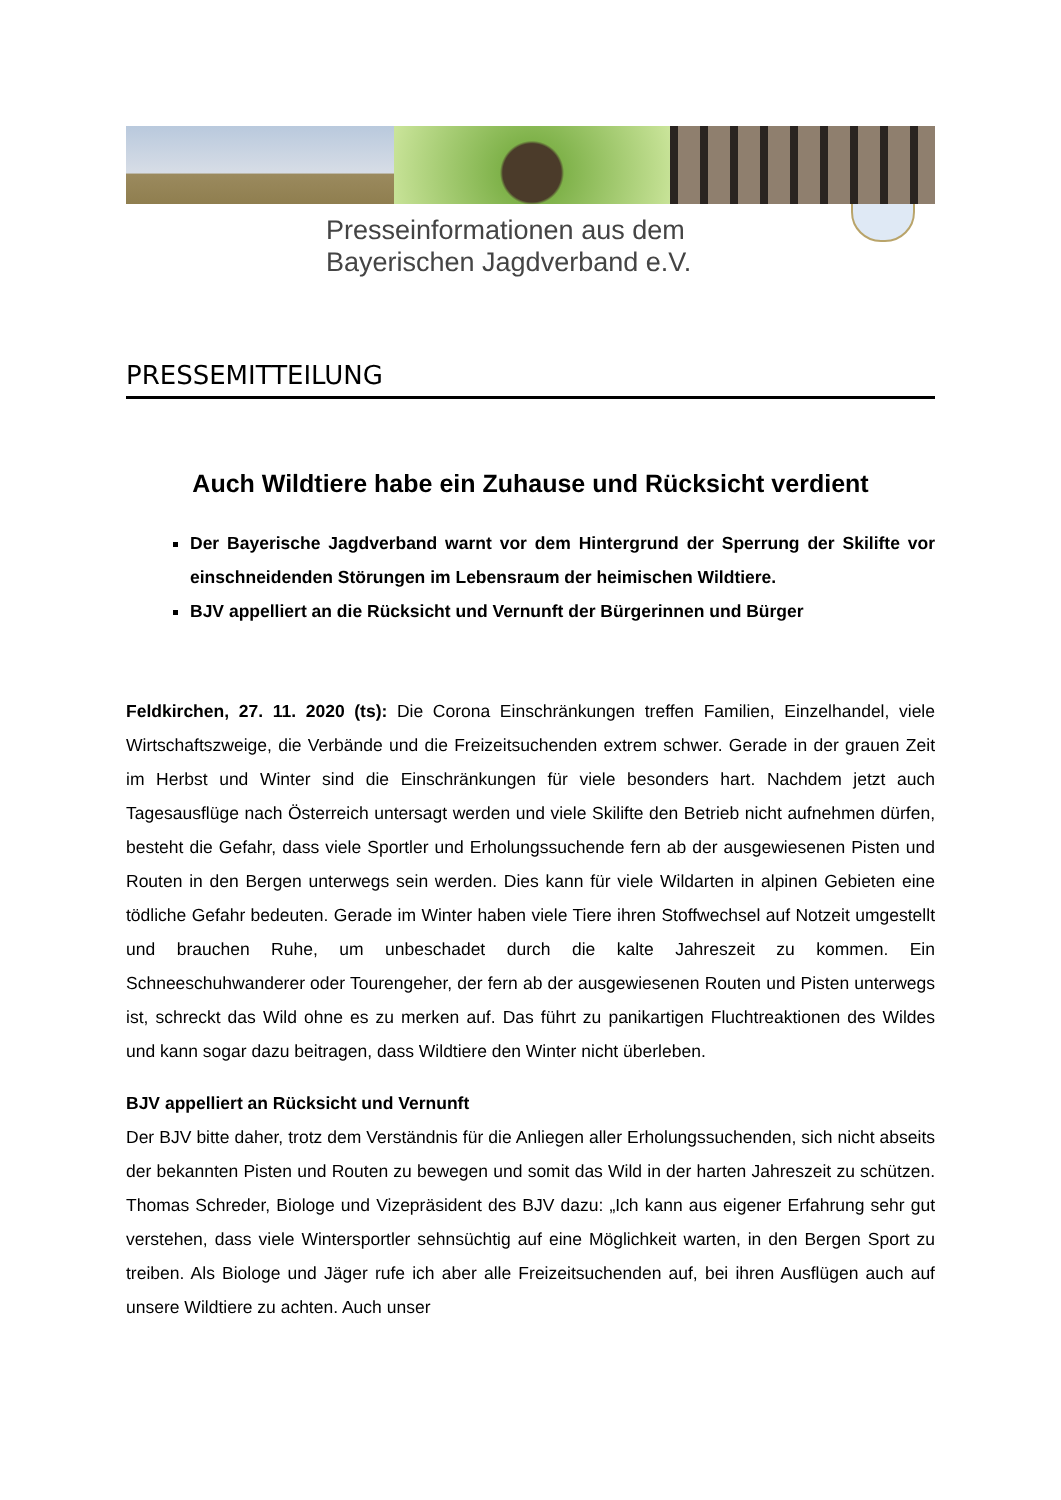Presseinformationen aus dem
Bayerischen Jagdverband e.V.
PRESSEMITTEILUNG
Auch Wildtiere habe ein Zuhause und Rücksicht verdient
Der Bayerische Jagdverband warnt vor dem Hintergrund der Sperrung der Skilifte vor einschneidenden Störungen im Lebensraum der heimischen Wildtiere.
BJV appelliert an die Rücksicht und Vernunft der Bürgerinnen und Bürger
Feldkirchen, 27. 11. 2020 (ts): Die Corona Einschränkungen treffen Familien, Einzelhandel, viele Wirtschaftszweige, die Verbände und die Freizeitsuchenden extrem schwer. Gerade in der grauen Zeit im Herbst und Winter sind die Einschränkungen für viele besonders hart. Nachdem jetzt auch Tagesausflüge nach Österreich untersagt werden und viele Skilifte den Betrieb nicht aufnehmen dürfen, besteht die Gefahr, dass viele Sportler und Erholungssuchende fern ab der ausgewiesenen Pisten und Routen in den Bergen unterwegs sein werden. Dies kann für viele Wildarten in alpinen Gebieten eine tödliche Gefahr bedeuten. Gerade im Winter haben viele Tiere ihren Stoffwechsel auf Notzeit umgestellt und brauchen Ruhe, um unbeschadet durch die kalte Jahreszeit zu kommen. Ein Schneeschuhwanderer oder Tourengeher, der fern ab der ausgewiesenen Routen und Pisten unterwegs ist, schreckt das Wild ohne es zu merken auf. Das führt zu panikartigen Fluchtreaktionen des Wildes und kann sogar dazu beitragen, dass Wildtiere den Winter nicht überleben.
BJV appelliert an Rücksicht und Vernunft
Der BJV bitte daher, trotz dem Verständnis für die Anliegen aller Erholungssuchenden, sich nicht abseits der bekannten Pisten und Routen zu bewegen und somit das Wild in der harten Jahreszeit zu schützen. Thomas Schreder, Biologe und Vizepräsident des BJV dazu: „Ich kann aus eigener Erfahrung sehr gut verstehen, dass viele Wintersportler sehnsüchtig auf eine Möglichkeit warten, in den Bergen Sport zu treiben. Als Biologe und Jäger rufe ich aber alle Freizeitsuchenden auf, bei ihren Ausflügen auch auf unsere Wildtiere zu achten. Auch unser